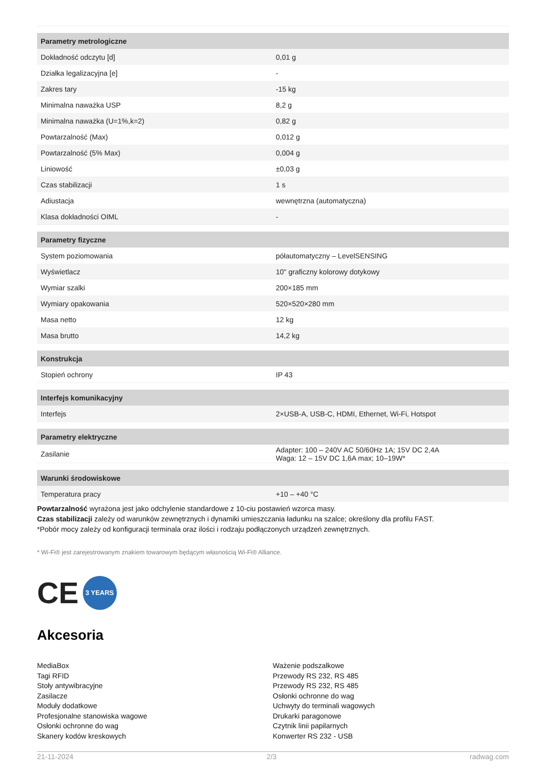| Parametry metrologiczne | |
| --- | --- |
| Dokładność odczytu [d] | 0,01 g |
| Działka legalizacyjna [e] | - |
| Zakres tary | -15 kg |
| Minimalna naważka USP | 8,2 g |
| Minimalna naważka (U=1%,k=2) | 0,82 g |
| Powtarzalność (Max) | 0,012 g |
| Powtarzalność (5% Max) | 0,004 g |
| Liniowość | ±0,03 g |
| Czas stabilizacji | 1 s |
| Adiustacja | wewnętrzna (automatyczna) |
| Klasa dokładności OIML | - |
| Parametry fizyczne | |
| System poziomowania | półautomatyczny – LevelSENSING |
| Wyświetlacz | 10" graficzny kolorowy dotykowy |
| Wymiar szalki | 200×185 mm |
| Wymiary opakowania | 520×520×280 mm |
| Masa netto | 12 kg |
| Masa brutto | 14,2 kg |
| Konstrukcja | |
| Stopień ochrony | IP 43 |
| Interfejs komunikacyjny | |
| Interfejs | 2×USB-A, USB-C, HDMI, Ethernet, Wi-Fi, Hotspot |
| Parametry elektryczne | |
| Zasilanie | Adapter: 100 – 240V AC 50/60Hz 1A; 15V DC 2,4A Waga: 12 – 15V DC 1,6A max; 10–19W* |
| Warunki środowiskowe | |
| Temperatura pracy | +10 – +40 °C |
Powtarzalność wyrażona jest jako odchylenie standardowe z 10-ciu postawień wzorca masy.
Czas stabilizacji zależy od warunków zewnętrznych i dynamiki umieszczania ładunku na szalce; określony dla profilu FAST.
*Pobór mocy zależy od konfiguracji terminala oraz ilości i rodzaju podłączonych urządzeń zewnętrznych.
* Wi-Fi® jest zarejestrowanym znakiem towarowym będącym własnością Wi-Fi® Alliance.
CE
3 YEARS
Akcesoria
MediaBox
Tagi RFID
Stoły antywibracyjne
Zasilacze
Moduły dodatkowe
Profesjonalne stanowiska wagowe
Osłonki ochronne do wag
Skanery kodów kreskowych
Ważenie podszalkowe
Przewody RS 232, RS 485
Przewody RS 232, RS 485
Osłonki ochronne do wag
Uchwyty do terminali wagowych
Drukarki paragonowe
Czytnik linii papilarnych
Konwerter RS 232 - USB
21-11-2024 2/3 radwag.com